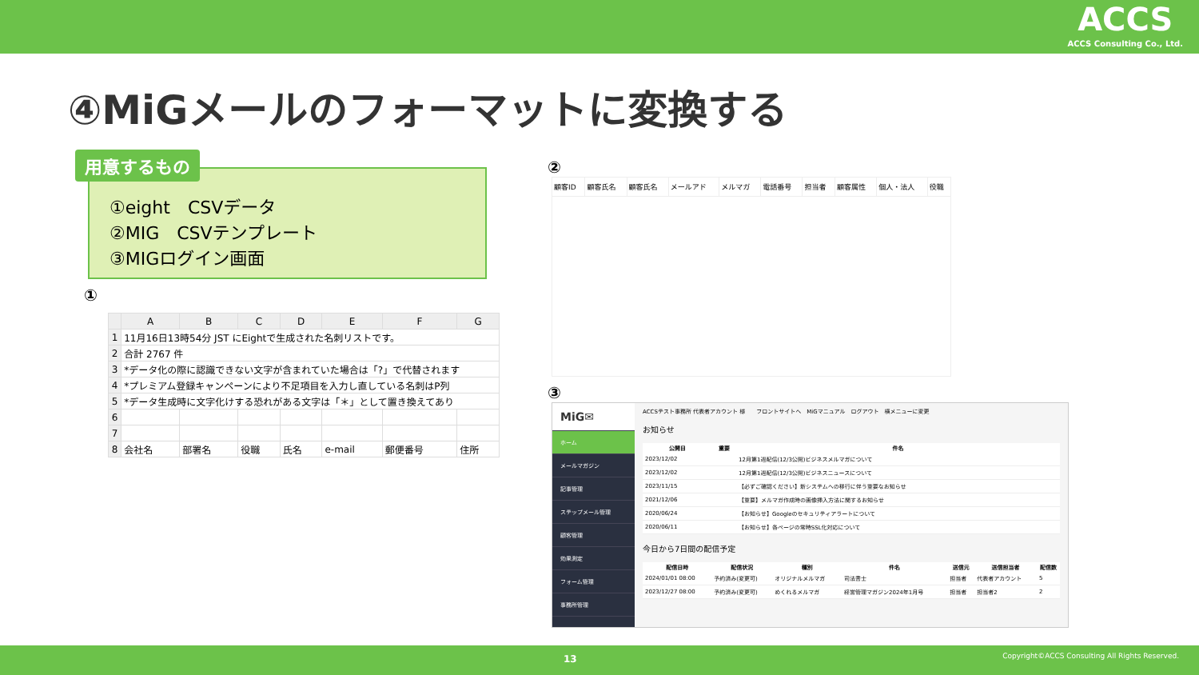ACCS
ACCS Consulting Co., Ltd.
④MiGメールのフォーマットに変換する
用意するもの
①eight　CSVデータ
②MIG　CSVテンプレート
③MIGログイン画面
①
| | A | B | C | D | E | F | G |
| --- | --- | --- | --- | --- | --- | --- | --- |
| 1 | 11月16日13時54分 JST にEightで生成された名刺リストです。 | | | | | | |
| 2 | 合計 2767 件 | | | | | | |
| 3 | *データ化の際に認識できない文字が含まれていた場合は「?」で代替されます | | | | | | |
| 4 | *プレミアム登録キャンペーンにより不足項目を入力し直している名刺はP列 | | | | | | |
| 5 | *データ生成時に文字化けする恐れがある文字は「＊」として置き換えてあり | | | | | | |
| 6 | | | | | | | |
| 7 | | | | | | | |
| 8 | 会社名 | 部署名 | 役職 | 氏名 | e-mail | 郵便番号 | 住所 |
②
| 顧客ID | 顧客氏名 | 顧客氏名 | メールアド | メルマガ | 電話番号 | 担当者 | 顧客属性 | 個人・法人 | 役職 |
③
MiG✉
ホーム
メールマガジン
記事管理
ステップメール管理
顧客管理
効果測定
フォーム管理
事務所管理
ACCSテスト事務所 代表者アカウント 様　　フロントサイトへ　MiGマニュアル　ログアウト　横メニューに変更
お知らせ
| 公開日 | 重要 | 件名 |
| --- | --- | --- |
| 2023/12/02 | | 12月第1週配信(12/3公開)ビジネスメルマガについて |
| 2023/12/02 | | 12月第1週配信(12/3公開)ビジネスニュースについて |
| 2023/11/15 | | 【必ずご確認ください】新システムへの移行に伴う重要なお知らせ |
| 2021/12/06 | | 【重要】メルマガ作成時の画像挿入方法に関するお知らせ |
| 2020/06/24 | | 【お知らせ】Googleのセキュリティアラートについて |
| 2020/06/11 | | 【お知らせ】各ページの常時SSL化対応について |
今日から7日間の配信予定
| 配信日時 | 配信状況 | 種別 | 件名 | 送信元 | 送信担当者 | 配信数 |
| --- | --- | --- | --- | --- | --- | --- |
| 2024/01/01 08:00 | 予約済み(変更可) | オリジナルメルマガ | 司法書士 | 担当者 | 代表者アカウント | 5 |
| 2023/12/27 08:00 | 予約済み(変更可) | めくれるメルマガ | 経営管理マガジン2024年1月号 | 担当者 | 担当者2 | 2 |
13 Copyright©ACCS Consulting All Rights Reserved.